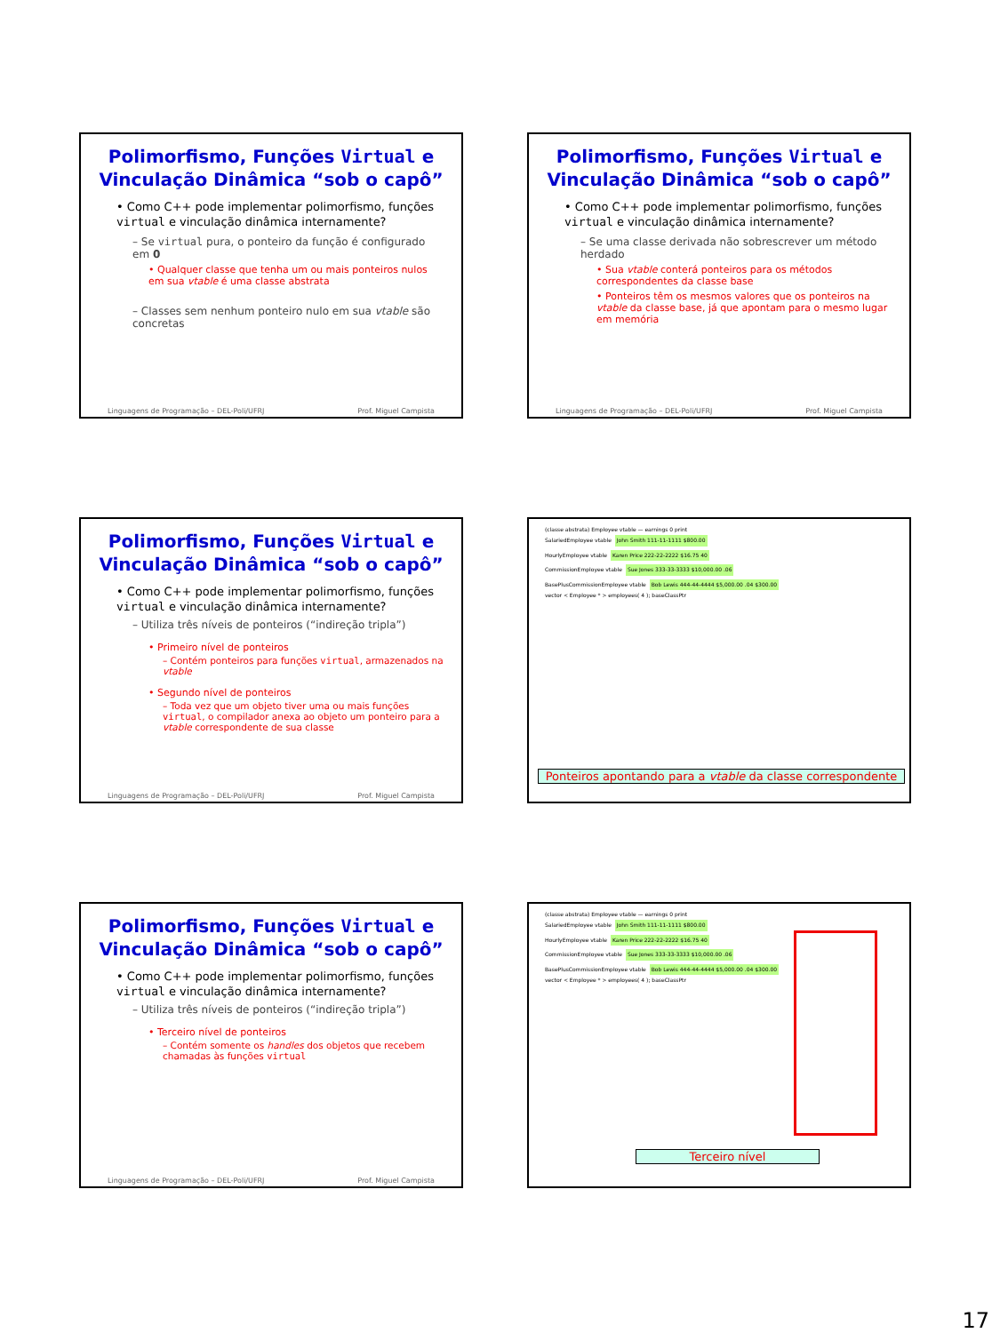Polimorfismo, Funções Virtual e Vinculação Dinâmica “sob o capô”
• Como C++ pode implementar polimorfismo, funções virtual e vinculação dinâmica internamente?
– Se virtual pura, o ponteiro da função é configurado em 0
• Qualquer classe que tenha um ou mais ponteiros nulos em sua vtable é uma classe abstrata
– Classes sem nenhum ponteiro nulo em sua vtable são concretas
Linguagens de Programação – DEL-Poli/UFRJ Prof. Miguel Campista
Polimorfismo, Funções Virtual e Vinculação Dinâmica “sob o capô”
• Como C++ pode implementar polimorfismo, funções virtual e vinculação dinâmica internamente?
– Se uma classe derivada não sobrescrever um método herdado
• Sua vtable conterá ponteiros para os métodos correspondentes da classe base
• Ponteiros têm os mesmos valores que os ponteiros na vtable da classe base, já que apontam para o mesmo lugar em memória
Linguagens de Programação – DEL-Poli/UFRJ Prof. Miguel Campista
Polimorfismo, Funções Virtual e Vinculação Dinâmica “sob o capô”
• Como C++ pode implementar polimorfismo, funções virtual e vinculação dinâmica internamente?
– Utiliza três níveis de ponteiros (“indireção tripla”)
• Primeiro nível de ponteiros
– Contém ponteiros para funções virtual, armazenados na vtable
• Segundo nível de ponteiros
– Toda vez que um objeto tiver uma ou mais funções virtual, o compilador anexa ao objeto um ponteiro para a vtable correspondente de sua classe
Linguagens de Programação – DEL-Poli/UFRJ Prof. Miguel Campista
(classe abstrata) Employee vtable — earnings 0 print
SalariedEmployee vtable John Smith 111-11-1111 $800.00
HourlyEmployee vtable Karen Price 222-22-2222 $16.75 40
CommissionEmployee vtable Sue Jones 333-33-3333 $10,000.00 .06
BasePlusCommissionEmployee vtable Bob Lewis 444-44-4444 $5,000.00 .04 $300.00
vector < Employee * > employees( 4 ); baseClassPtr
Ponteiros apontando para a vtable da classe correspondente
Polimorfismo, Funções Virtual e Vinculação Dinâmica “sob o capô”
• Como C++ pode implementar polimorfismo, funções virtual e vinculação dinâmica internamente?
– Utiliza três níveis de ponteiros (“indireção tripla”)
• Terceiro nível de ponteiros
– Contém somente os handles dos objetos que recebem chamadas às funções virtual
Linguagens de Programação – DEL-Poli/UFRJ Prof. Miguel Campista
(classe abstrata) Employee vtable — earnings 0 print
SalariedEmployee vtable John Smith 111-11-1111 $800.00
HourlyEmployee vtable Karen Price 222-22-2222 $16.75 40
CommissionEmployee vtable Sue Jones 333-33-3333 $10,000.00 .06
BasePlusCommissionEmployee vtable Bob Lewis 444-44-4444 $5,000.00 .04 $300.00
vector < Employee * > employees( 4 ); baseClassPtr
Terceiro nível
17